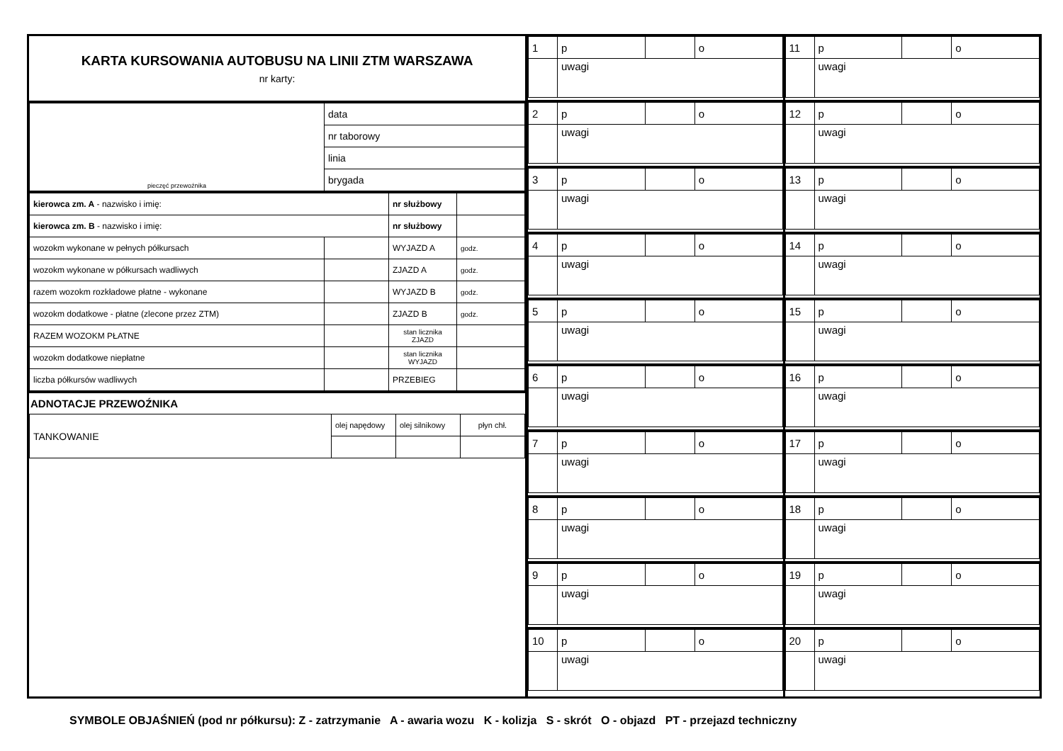KARTA KURSOWANIA AUTOBUSU NA LINII ZTM WARSZAWA
nr karty:
| pieczęć przewoźnika | data |
| | nr taborowy |
| | linia |
| | brygada |
| kierowca zm. A - nazwisko i imię: | | nr służbowy | |
| kierowca zm. B - nazwisko i imię: | | nr służbowy | |
| wozokm wykonane w pełnych półkursach | | WYJAZD A | godz. |
| wozokm wykonane w półkursach wadliwych | | ZJAZD A | godz. |
| razem wozokm rozkładowe płatne - wykonane | | WYJAZD B | godz. |
| wozokm dodatkowe - płatne (zlecone przez ZTM) | | ZJAZD B | godz. |
| RAZEM WOZOKM PŁATNE | | stan licznika ZJAZD | |
| wozokm dodatkowe niepłatne | | stan licznika WYJAZD | |
| liczba półkursów wadliwych | | PRZEBIEG | |
ADNOTACJE PRZEWOŹNIKA
| TANKOWANIE | olej napędowy | olej silnikowy | płyn chł. |
| 1 | p | | o |
| | uwagi | | |
| 2 | p | | o |
| | uwagi | | |
| 3 | p | | o |
| | uwagi | | |
| 4 | p | | o |
| | uwagi | | |
| 5 | p | | o |
| | uwagi | | |
| 6 | p | | o |
| | uwagi | | |
| 7 | p | | o |
| | uwagi | | |
| 8 | p | | o |
| | uwagi | | |
| 9 | p | | o |
| | uwagi | | |
| 10 | p | | o |
| | uwagi | | |
| 11 | p | | o |
| | uwagi | | |
| 12 | p | | o |
| | uwagi | | |
| 13 | p | | o |
| | uwagi | | |
| 14 | p | | o |
| | uwagi | | |
| 15 | p | | o |
| | uwagi | | |
| 16 | p | | o |
| | uwagi | | |
| 17 | p | | o |
| | uwagi | | |
| 18 | p | | o |
| | uwagi | | |
| 19 | p | | o |
| | uwagi | | |
| 20 | p | | o |
| | uwagi | | |
SYMBOLE OBJAŚNIEŃ (pod nr półkursu): Z - zatrzymanie A - awaria wozu K - kolizja S - skrót O - objazd PT - przejazd techniczny